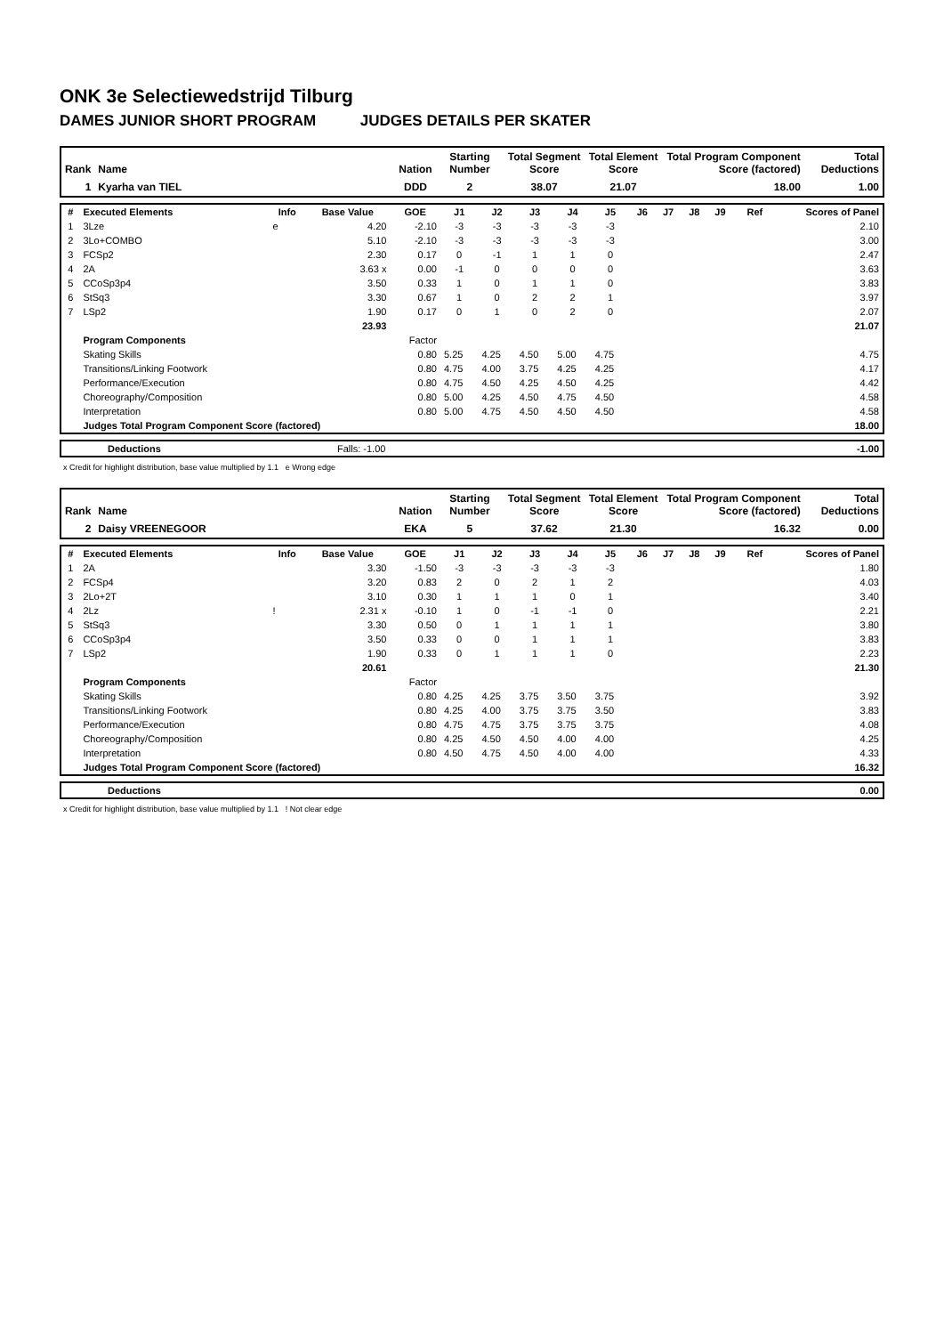ONK 3e Selectiewedstrijd Tilburg
DAMES JUNIOR SHORT PROGRAM JUDGES DETAILS PER SKATER
| Rank | Name | Nation | Starting Number | Total Segment Score | Total Element Score | Total Program Component Score (factored) | Total Deductions |
| --- | --- | --- | --- | --- | --- | --- | --- |
| 1 | Kyarha van TIEL | DDD | 2 | 38.07 | 21.07 | 18.00 | 1.00 |
| # | Executed Elements | Info | Base Value | GOE | J1 | J2 | J3 | J4 | J5 | J6 | J7 | J8 | J9 | Ref | Scores of Panel |
| --- | --- | --- | --- | --- | --- | --- | --- | --- | --- | --- | --- | --- | --- | --- | --- |
| 1 | 3Lze | e | 4.20 | -2.10 | -3 | -3 | -3 | -3 | -3 | | | | | | 2.10 |
| 2 | 3Lo+COMBO | | 5.10 | -2.10 | -3 | -3 | -3 | -3 | -3 | | | | | | 3.00 |
| 3 | FCSp2 | | 2.30 | 0.17 | 0 | -1 | 1 | 1 | 0 | | | | | | 2.47 |
| 4 | 2A | | 3.63 x | 0.00 | -1 | 0 | 0 | 0 | 0 | | | | | | 3.63 |
| 5 | CCoSp3p4 | | 3.50 | 0.33 | 1 | 0 | 1 | 1 | 0 | | | | | | 3.83 |
| 6 | StSq3 | | 3.30 | 0.67 | 1 | 0 | 2 | 2 | 1 | | | | | | 3.97 |
| 7 | LSp2 | | 1.90 | 0.17 | 0 | 1 | 0 | 2 | 0 | | | | | | 2.07 |
| | | | 23.93 | | | | | | | | | | | | 21.07 |
| | Program Components | | | Factor | | | | | | | | | | | |
| | Skating Skills | | | 0.80 | 5.25 | 4.25 | 4.50 | 5.00 | 4.75 | | | | | | 4.75 |
| | Transitions/Linking Footwork | | | 0.80 | 4.75 | 4.00 | 3.75 | 4.25 | 4.25 | | | | | | 4.17 |
| | Performance/Execution | | | 0.80 | 4.75 | 4.50 | 4.25 | 4.50 | 4.25 | | | | | | 4.42 |
| | Choreography/Composition | | | 0.80 | 5.00 | 4.25 | 4.50 | 4.75 | 4.50 | | | | | | 4.58 |
| | Interpretation | | | 0.80 | 5.00 | 4.75 | 4.50 | 4.50 | 4.50 | | | | | | 4.58 |
| | Judges Total Program Component Score (factored) | | | | | | | | | | | | | | 18.00 |
| | Deductions | Falls: -1.00 | -1.00 |
x Credit for highlight distribution, base value multiplied by 1.1 e Wrong edge
| Rank | Name | Nation | Starting Number | Total Segment Score | Total Element Score | Total Program Component Score (factored) | Total Deductions |
| --- | --- | --- | --- | --- | --- | --- | --- |
| 2 | Daisy VREENEGOOR | EKA | 5 | 37.62 | 21.30 | 16.32 | 0.00 |
| # | Executed Elements | Info | Base Value | GOE | J1 | J2 | J3 | J4 | J5 | J6 | J7 | J8 | J9 | Ref | Scores of Panel |
| --- | --- | --- | --- | --- | --- | --- | --- | --- | --- | --- | --- | --- | --- | --- | --- |
| 1 | 2A | | 3.30 | -1.50 | -3 | -3 | -3 | -3 | -3 | | | | | | 1.80 |
| 2 | FCSp4 | | 3.20 | 0.83 | 2 | 0 | 2 | 1 | 2 | | | | | | 4.03 |
| 3 | 2Lo+2T | | 3.10 | 0.30 | 1 | 1 | 1 | 0 | 1 | | | | | | 3.40 |
| 4 | 2Lz | ! | 2.31 x | -0.10 | 1 | 0 | -1 | -1 | 0 | | | | | | 2.21 |
| 5 | StSq3 | | 3.30 | 0.50 | 0 | 1 | 1 | 1 | 1 | | | | | | 3.80 |
| 6 | CCoSp3p4 | | 3.50 | 0.33 | 0 | 0 | 1 | 1 | 1 | | | | | | 3.83 |
| 7 | LSp2 | | 1.90 | 0.33 | 0 | 1 | 1 | 1 | 0 | | | | | | 2.23 |
| | | | 20.61 | | | | | | | | | | | | 21.30 |
| | Program Components | | | Factor | | | | | | | | | | | |
| | Skating Skills | | | 0.80 | 4.25 | 4.25 | 3.75 | 3.50 | 3.75 | | | | | | 3.92 |
| | Transitions/Linking Footwork | | | 0.80 | 4.25 | 4.00 | 3.75 | 3.75 | 3.50 | | | | | | 3.83 |
| | Performance/Execution | | | 0.80 | 4.75 | 4.75 | 3.75 | 3.75 | 3.75 | | | | | | 4.08 |
| | Choreography/Composition | | | 0.80 | 4.25 | 4.50 | 4.50 | 4.00 | 4.00 | | | | | | 4.25 |
| | Interpretation | | | 0.80 | 4.50 | 4.75 | 4.50 | 4.00 | 4.00 | | | | | | 4.33 |
| | Judges Total Program Component Score (factored) | | | | | | | | | | | | | | 16.32 |
| | Deductions | 0.00 |
x Credit for highlight distribution, base value multiplied by 1.1 ! Not clear edge